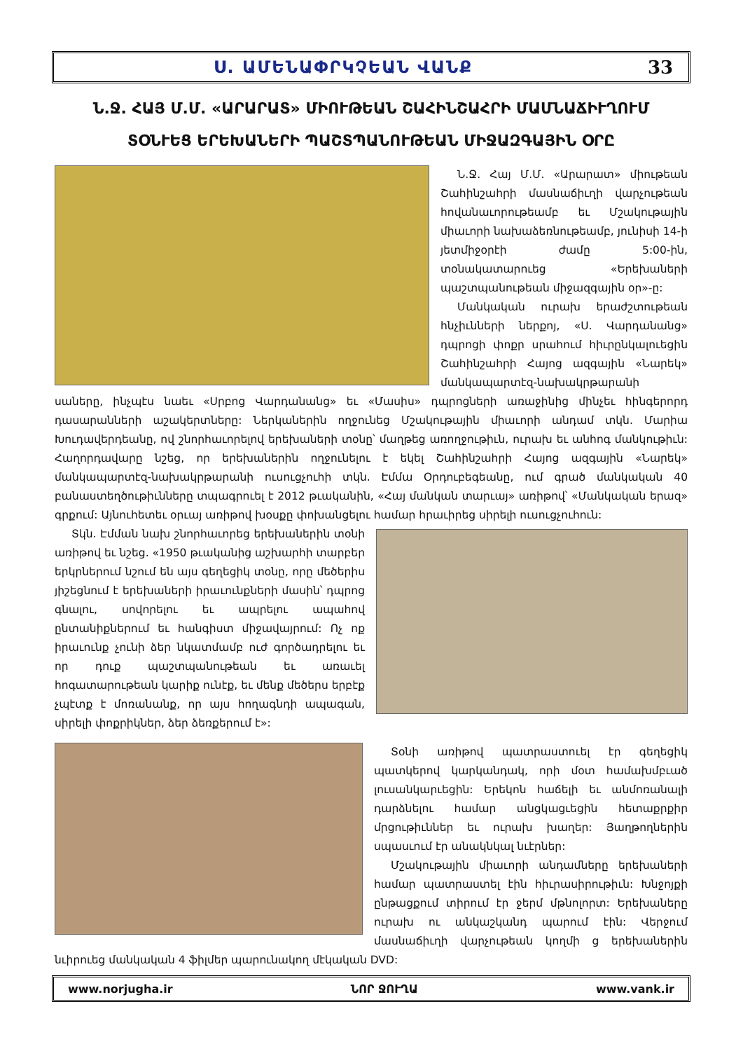Ս. ԱՄԵՆԱՓՐԿՉԵԱՆ ՎԱՆՔ 33
Ն.Ջ. ՀԱՅ Մ.Մ. «ԱՐԱՐԱՏ» ՄԻՈՒԹԵԱՆ ՇԱՀԻՆՇԱՀՐԻ ՄԱՄՆԱՃԻՒՂՈՒՄ
ՏՕՆՒԵՑ ԵՐԵԽԱՆԵՐԻ ՊԱՇՏՊԱՆՈՒԹԵԱՆ ՄԻՋԱԶԳԱՅԻՆ ՕՐԸ
Ն.Ջ. Հայ Մ.Մ. «Արարատ» միութեան Շահինշահրի մասնաճիւղի վարչութեան հովանաւորութեամբ եւ Մշակութային միաւորի նախաձեռնութեամբ, յունիսի 14-ի յետմիջօրէի ժամը 5:00-ին, տօնակատարուեց «Երեխաների պաշտպանութեան միջազգային օր»-ը:
Մանկական ուրախ երաժշտութեան հնչիւնների ներքոյ, «Ս. Վարդանանց» դպրոցի փոքր սրահում հիւրընկալուեցին Շահինշահրի Հայոց ազգային «Նարեկ» մանկապարտէզ-նախակրթարանի սաները, ինչպէս նաեւ «Սրբոց Վարդանանց» եւ «Մասիս» դպրոցների առաջինից մինչեւ հինգերորդ դասարանների աշակերտները: Ներկաներին ողջունեց Մշակութային միաւորի անդամ տկն. Մարիա Խուդավերդեանը, ով շնորհաւորելով երեխաների տօնը՝ մաղթեց առողջութիւն, ուրախ եւ անհոգ մանկութիւն: Հաղորդավարը նշեց, որ երեխաներին ողջունելու է եկել Շահինշահրի Հայոց ազգային «Նարեկ» մանկապարտէզ-նախակրթարանի ուսուցչուհի տկն. Էմմա Օրդուբեգեանը, ում գրած մանկական 40 բանաստեղծութիւնները տպագրուել է 2012 թւականին, «Հայ մանկան տարւայ» առիթով՝ «Մանկական երազ» գրքում: Այնուհետեւ օրւայ առիթով խօսքը փոխանցելու համար հրաւիրեց սիրելի ուսուցչուհուն:
Տկն. Էմման նախ շնորհաւորեց երեխաներին տօնի առիթով եւ նշեց. «1950 թւականից աշխարհի տարբեր երկրներում նշում են այս գեղեցիկ տօնը, որը մեծերիս յիշեցնում է երեխաների իրաւունքների մասին՝ դպրոց գնալու, սովորելու եւ ապրելու ապահով ընտանիքներում եւ հանգիստ միջավայրում: Ոչ ոք իրաւունք չունի ձեր նկատմամբ ուժ գործադրելու եւ որ դուք պաշտպանութեան եւ առաւել հոգատարութեան կարիք ունէք, եւ մենք մեծերս երբէք չպէտք է մոռանանք, որ այս հողագնդի ապագան, սիրելի փոքրիկներ, ձեր ձեռքերում է»:
Տօնի առիթով պատրաստուել էր գեղեցիկ պատկերով կարկանդակ, որի մօտ համախմբւած լուսանկարւեցին: Երեկոն հաճելի եւ անմոռանալի դարձնելու համար անցկացւեցին հետաքրքիր մրցութիւններ եւ ուրախ խաղեր: Յաղթողներին սպասւում էր անակնկալ նւէրներ:
Մշակութային միաւորի անդամները երեխաների համար պատրաստել էին հիւրասիրութիւն: Խնջոյքի ընթացքում տիրում էր ջերմ մթնոլորտ: Երեխաները ուրախ ու անկաշկանդ պարում էին: Վերջում մասնաճիւղի վարչութեան կողմի ց երեխաներին նւիրուեց մանկական 4 ֆիլմեր պարունակող մէկական DVD:
www.norjugha.ir ՆՈՐ ՋՈՒՂԱ www.vank.ir